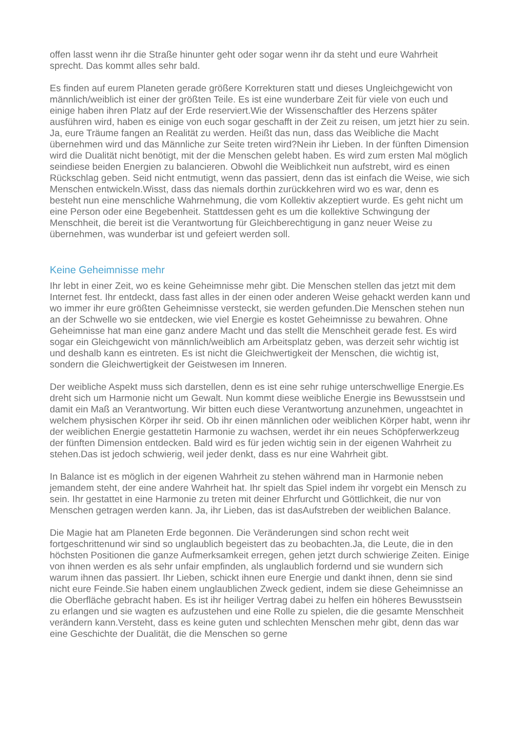offen lasst wenn ihr die Straße hinunter geht oder sogar wenn ihr da steht und eure Wahrheit sprecht. Das kommt alles sehr bald.
Es finden auf eurem Planeten gerade größere Korrekturen statt und dieses Ungleichgewicht von männlich/weiblich ist einer der größten Teile. Es ist eine wunderbare Zeit für viele von euch und einige haben ihren Platz auf der Erde reserviert.Wie der Wissenschaftler des Herzens später ausführen wird, haben es einige von euch sogar geschafft in der Zeit zu reisen, um jetzt hier zu sein. Ja, eure Träume fangen an Realität zu werden. Heißt das nun, dass das Weibliche die Macht übernehmen wird und das Männliche zur Seite treten wird?Nein ihr Lieben. In der fünften Dimension wird die Dualität nicht benötigt, mit der die Menschen gelebt haben. Es wird zum ersten Mal möglich seindiese beiden Energien zu balancieren. Obwohl die Weiblichkeit nun aufstrebt, wird es einen Rückschlag geben. Seid nicht entmutigt, wenn das passiert, denn das ist einfach die Weise, wie sich Menschen entwickeln.Wisst, dass das niemals dorthin zurückkehren wird wo es war, denn es besteht nun eine menschliche Wahrnehmung, die vom Kollektiv akzeptiert wurde. Es geht nicht um eine Person oder eine Begebenheit. Stattdessen geht es um die kollektive Schwingung der Menschheit, die bereit ist die Verantwortung für Gleichberechtigung in ganz neuer Weise zu übernehmen, was wunderbar ist und gefeiert werden soll.
Keine Geheimnisse mehr
Ihr lebt in einer Zeit, wo es keine Geheimnisse mehr gibt. Die Menschen stellen das jetzt mit dem Internet fest. Ihr entdeckt, dass fast alles in der einen oder anderen Weise gehackt werden kann und wo immer ihr eure größten Geheimnisse versteckt, sie werden gefunden.Die Menschen stehen nun an der Schwelle wo sie entdecken, wie viel Energie es kostet Geheimnisse zu bewahren. Ohne Geheimnisse hat man eine ganz andere Macht und das stellt die Menschheit gerade fest. Es wird sogar ein Gleichgewicht von männlich/weiblich am Arbeitsplatz geben, was derzeit sehr wichtig ist und deshalb kann es eintreten. Es ist nicht die Gleichwertigkeit der Menschen, die wichtig ist, sondern die Gleichwertigkeit der Geistwesen im Inneren.
Der weibliche Aspekt muss sich darstellen, denn es ist eine sehr ruhige unterschwellige Energie.Es dreht sich um Harmonie nicht um Gewalt. Nun kommt diese weibliche Energie ins Bewusstsein und damit ein Maß an Verantwortung. Wir bitten euch diese Verantwortung anzunehmen, ungeachtet in welchem physischen Körper ihr seid. Ob ihr einen männlichen oder weiblichen Körper habt, wenn ihr der weiblichen Energie gestattetin Harmonie zu wachsen, werdet ihr ein neues Schöpferwerkzeug der fünften Dimension entdecken. Bald wird es für jeden wichtig sein in der eigenen Wahrheit zu stehen.Das ist jedoch schwierig, weil jeder denkt, dass es nur eine Wahrheit gibt.
In Balance ist es möglich in der eigenen Wahrheit zu stehen während man in Harmonie neben jemandem steht, der eine andere Wahrheit hat. Ihr spielt das Spiel indem ihr vorgebt ein Mensch zu sein. Ihr gestattet in eine Harmonie zu treten mit deiner Ehrfurcht und Göttlichkeit, die nur von Menschen getragen werden kann. Ja, ihr Lieben, das ist dasAufstreben der weiblichen Balance.
Die Magie hat am Planeten Erde begonnen. Die Veränderungen sind schon recht weit fortgeschrittenund wir sind so unglaublich begeistert das zu beobachten.Ja, die Leute, die in den höchsten Positionen die ganze Aufmerksamkeit erregen, gehen jetzt durch schwierige Zeiten. Einige von ihnen werden es als sehr unfair empfinden, als unglaublich fordernd und sie wundern sich warum ihnen das passiert. Ihr Lieben, schickt ihnen eure Energie und dankt ihnen, denn sie sind nicht eure Feinde.Sie haben einem unglaublichen Zweck gedient, indem sie diese Geheimnisse an die Oberfläche gebracht haben. Es ist ihr heiliger Vertrag dabei zu helfen ein höheres Bewusstsein zu erlangen und sie wagten es aufzustehen und eine Rolle zu spielen, die die gesamte Menschheit verändern kann.Versteht, dass es keine guten und schlechten Menschen mehr gibt, denn das war eine Geschichte der Dualität, die die Menschen so gerne